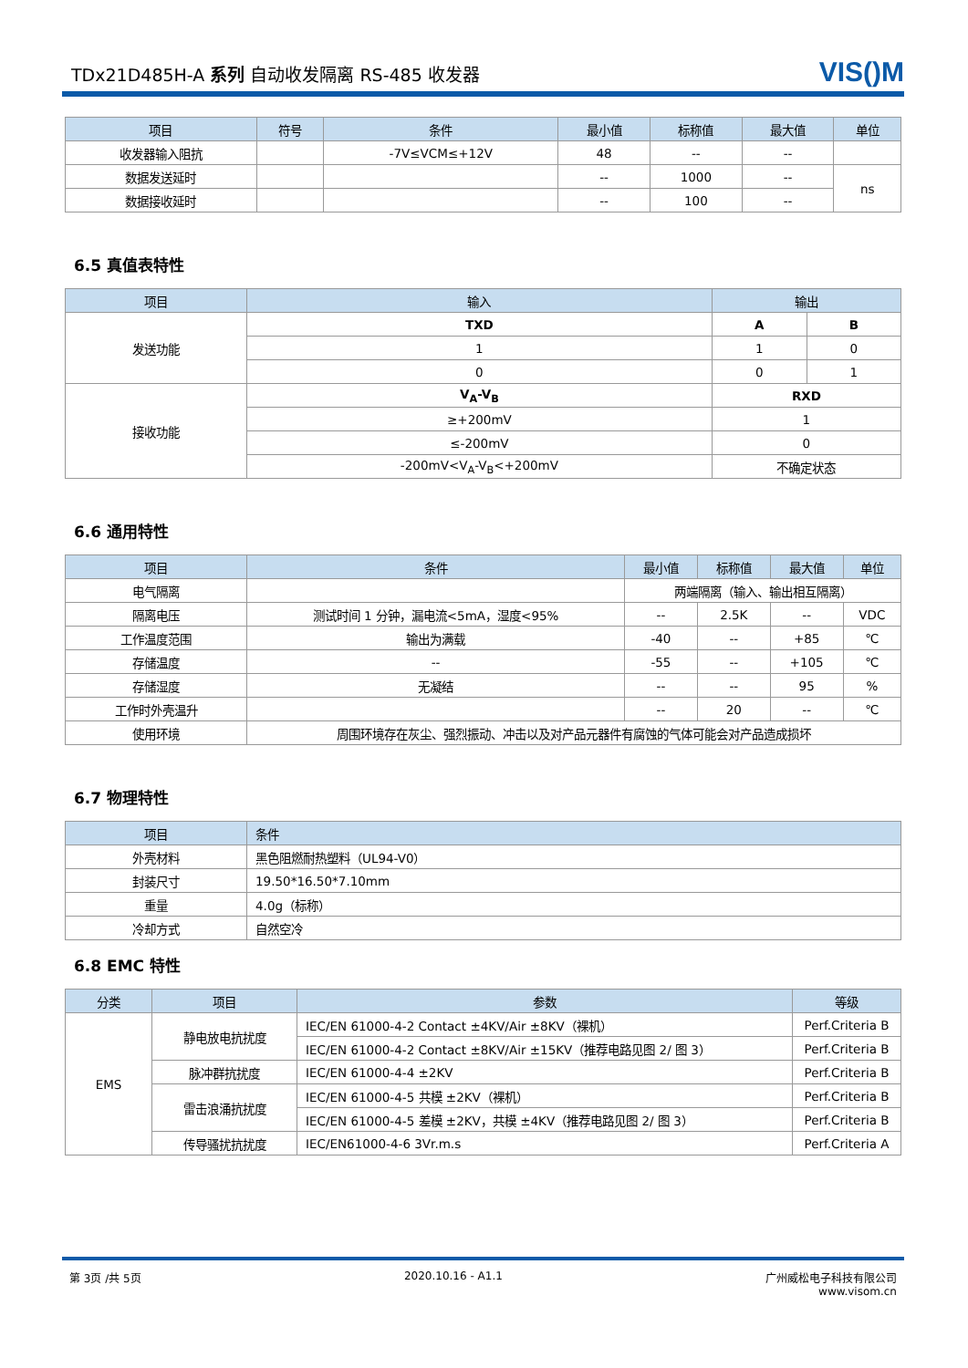TDx21D485H-A 系列 自动收发隔离 RS-485 收发器
VIS()M
| 项目 | 符号 | 条件 | 最小值 | 标称值 | 最大值 | 单位 |
| --- | --- | --- | --- | --- | --- | --- |
| 收发器输入阻抗 | | -7V≤VCM≤+12V | 48 | -- | -- | |
| 数据发送延时 | | | -- | 1000 | -- | ns |
| 数据接收延时 | | | -- | 100 | -- | |
6.5 真值表特性
| 项目 | 输入 | 输出 | |
| --- | --- | --- | --- |
| 发送功能 | TXD | A | B |
| | 1 | 1 | 0 |
| | 0 | 0 | 1 |
| 接收功能 | V<sub>A</sub>-V<sub>B</sub> | RXD | |
| | ≥+200mV | 1 | |
| | ≤-200mV | 0 | |
| | -200mV<V<sub>A</sub>-V<sub>B</sub><+200mV | 不确定状态 | |
6.6 通用特性
| 项目 | 条件 | 最小值 | 标称值 | 最大值 | 单位 |
| --- | --- | --- | --- | --- | --- |
| 电气隔离 | | 两端隔离（输入、输出相互隔离） | | | |
| 隔离电压 | 测试时间 1 分钟，漏电流<5mA，湿度<95% | -- | 2.5K | -- | VDC |
| 工作温度范围 | 输出为满载 | -40 | -- | +85 | ℃ |
| 存储温度 | -- | -55 | -- | +105 | ℃ |
| 存储湿度 | 无凝结 | -- | -- | 95 | % |
| 工作时外壳温升 | | -- | 20 | -- | ℃ |
| 使用环境 | 周围环境存在灰尘、强烈振动、冲击以及对产品元器件有腐蚀的气体可能会对产品造成损坏 | | | | |
6.7 物理特性
| 项目 | 条件 |
| --- | --- |
| 外壳材料 | 黑色阻燃耐热塑料（UL94-V0） |
| 封装尺寸 | 19.50*16.50*7.10mm |
| 重量 | 4.0g（标称） |
| 冷却方式 | 自然空冷 |
6.8 EMC 特性
| 分类 | 项目 | 参数 | 等级 |
| --- | --- | --- | --- |
| EMS | 静电放电抗扰度 | IEC/EN 61000-4-2 Contact ±4KV/Air ±8KV（裸机） | Perf.Criteria B |
| | | IEC/EN 61000-4-2 Contact ±8KV/Air ±15KV（推荐电路见图 2/ 图 3） | Perf.Criteria B |
| | 脉冲群抗扰度 | IEC/EN 61000-4-4 ±2KV | Perf.Criteria B |
| | 雷击浪涌抗扰度 | IEC/EN 61000-4-5 共模 ±2KV（裸机） | Perf.Criteria B |
| | | IEC/EN 61000-4-5 差模 ±2KV，共模 ±4KV（推荐电路见图 2/ 图 3） | Perf.Criteria B |
| | 传导骚扰抗扰度 | IEC/EN61000-4-6 3Vr.m.s | Perf.Criteria A |
第 3页 /共 5页 2020.10.16 - A1.1 广州威松电子科技有限公司
www.visom.cn